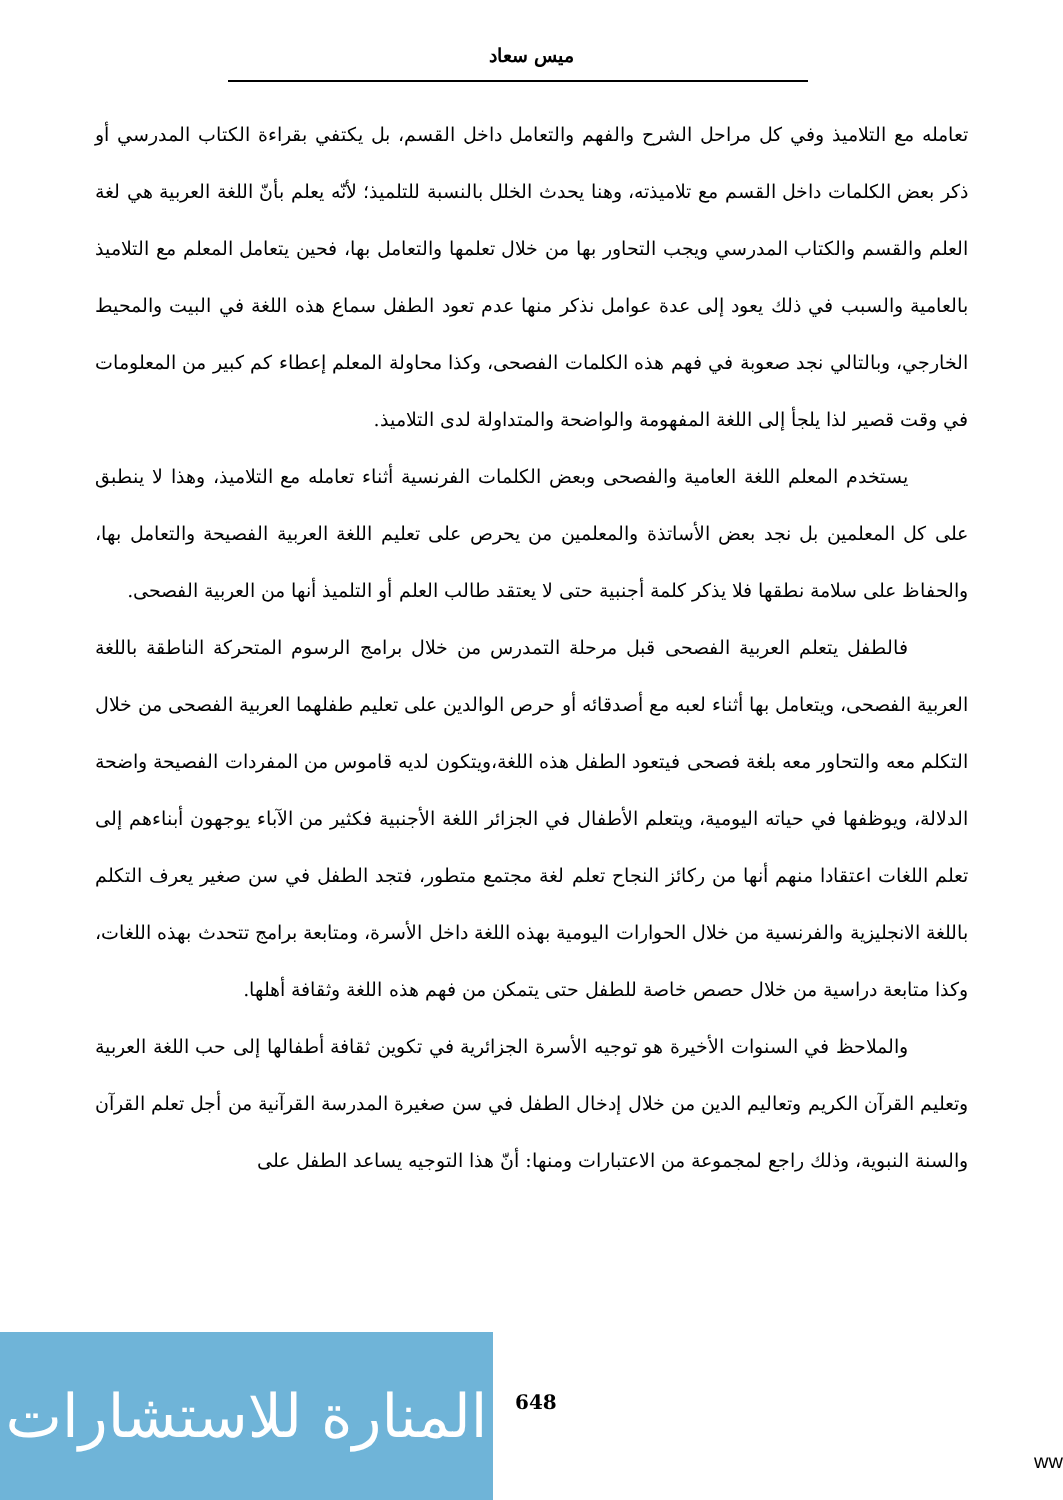ميس سعاد
تعامله مع التلاميذ وفي كل مراحل الشرح والفهم والتعامل داخل القسم، بل يكتفي بقراءة الكتاب المدرسي أو ذكر بعض الكلمات داخل القسم مع تلاميذته، وهنا يحدث الخلل بالنسبة للتلميذ؛ لأنّه يعلم بأنّ اللغة العربية هي لغة العلم والقسم والكتاب المدرسي ويجب التحاور بها من خلال تعلمها والتعامل بها، فحين يتعامل المعلم مع التلاميذ بالعامية والسبب في ذلك يعود إلى عدة عوامل نذكر منها عدم تعود الطفل سماع هذه اللغة في البيت والمحيط الخارجي، وبالتالي نجد صعوبة في فهم هذه الكلمات الفصحى، وكذا محاولة المعلم إعطاء كم كبير من المعلومات في وقت قصير لذا يلجأ إلى اللغة المفهومة والواضحة والمتداولة لدى التلاميذ.
يستخدم المعلم اللغة العامية والفصحى وبعض الكلمات الفرنسية أثناء تعامله مع التلاميذ، وهذا لا ينطبق على كل المعلمين بل نجد بعض الأساتذة والمعلمين من يحرص على تعليم اللغة العربية الفصيحة والتعامل بها، والحفاظ على سلامة نطقها فلا يذكر كلمة أجنبية حتى لا يعتقد طالب العلم أو التلميذ أنها من العربية الفصحى.
فالطفل يتعلم العربية الفصحى قبل مرحلة التمدرس من خلال برامج الرسوم المتحركة الناطقة باللغة العربية الفصحى، ويتعامل بها أثناء لعبه مع أصدقائه أو حرص الوالدين على تعليم طفلهما العربية الفصحى من خلال التكلم معه والتحاور معه بلغة فصحى فيتعود الطفل هذه اللغة،ويتكون لديه قاموس من المفردات الفصيحة واضحة الدلالة، ويوظفها في حياته اليومية، ويتعلم الأطفال في الجزائر اللغة الأجنبية فكثير من الآباء يوجهون أبناءهم إلى تعلم اللغات اعتقادا منهم أنها من ركائز النجاح تعلم لغة مجتمع متطور، فتجد الطفل في سن صغير يعرف التكلم باللغة الانجليزية والفرنسية من خلال الحوارات اليومية بهذه اللغة داخل الأسرة، ومتابعة برامج تتحدث بهذه اللغات، وكذا متابعة دراسية من خلال حصص خاصة للطفل حتى يتمكن من فهم هذه اللغة وثقافة أهلها.
والملاحظ في السنوات الأخيرة هو توجيه الأسرة الجزائرية في تكوين ثقافة أطفالها إلى حب اللغة العربية وتعليم القرآن الكريم وتعاليم الدين من خلال إدخال الطفل في سن صغيرة المدرسة القرآنية من أجل تعلم القرآن والسنة النبوية، وذلك راجع لمجموعة من الاعتبارات ومنها: أنّ هذا التوجيه يساعد الطفل على
المنارة للاستشارات
648
ww